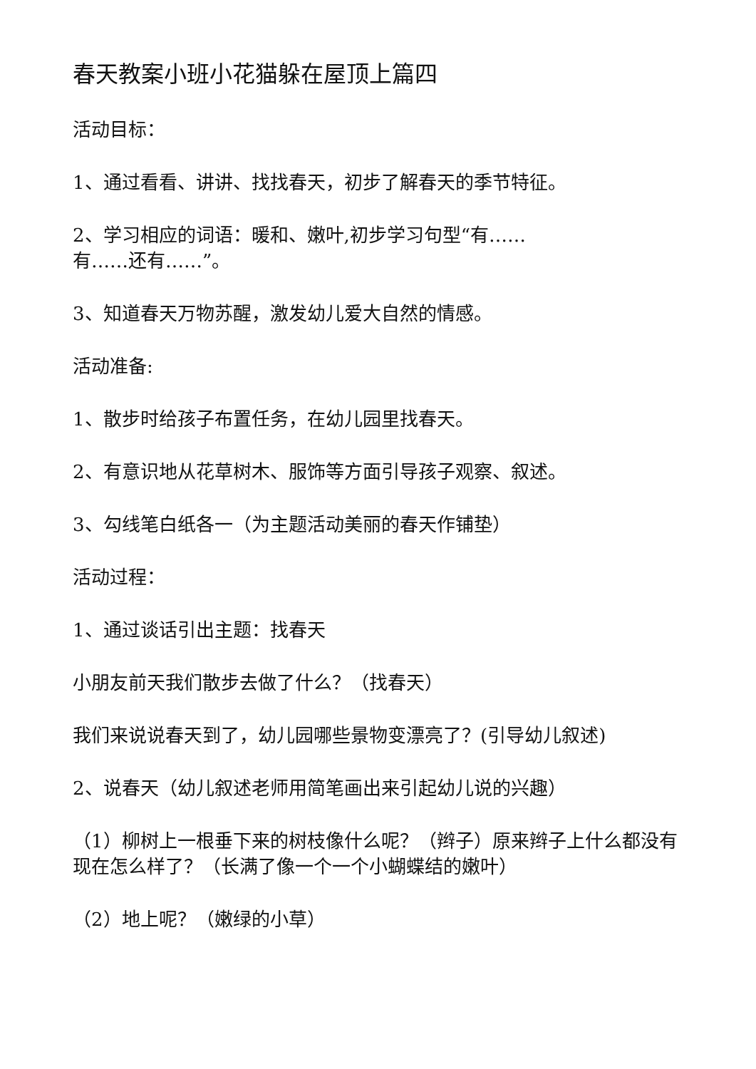春天教案小班小花猫躲在屋顶上篇四
活动目标：
1、通过看看、讲讲、找找春天，初步了解春天的季节特征。
2、学习相应的词语：暖和、嫩叶,初步学习句型“有……
有……还有……”。
3、知道春天万物苏醒，激发幼儿爱大自然的情感。
活动准备:
1、散步时给孩子布置任务，在幼儿园里找春天。
2、有意识地从花草树木、服饰等方面引导孩子观察、叙述。
3、勾线笔白纸各一（为主题活动美丽的春天作铺垫）
活动过程：
1、通过谈话引出主题：找春天
小朋友前天我们散步去做了什么？（找春天）
我们来说说春天到了，幼儿园哪些景物变漂亮了？(引导幼儿叙述)
2、说春天（幼儿叙述老师用简笔画出来引起幼儿说的兴趣）
（1）柳树上一根垂下来的树枝像什么呢？（辫子）原来辫子上什么都没有现在怎么样了？（长满了像一个一个小蝴蝶结的嫩叶）
（2）地上呢？（嫩绿的小草）